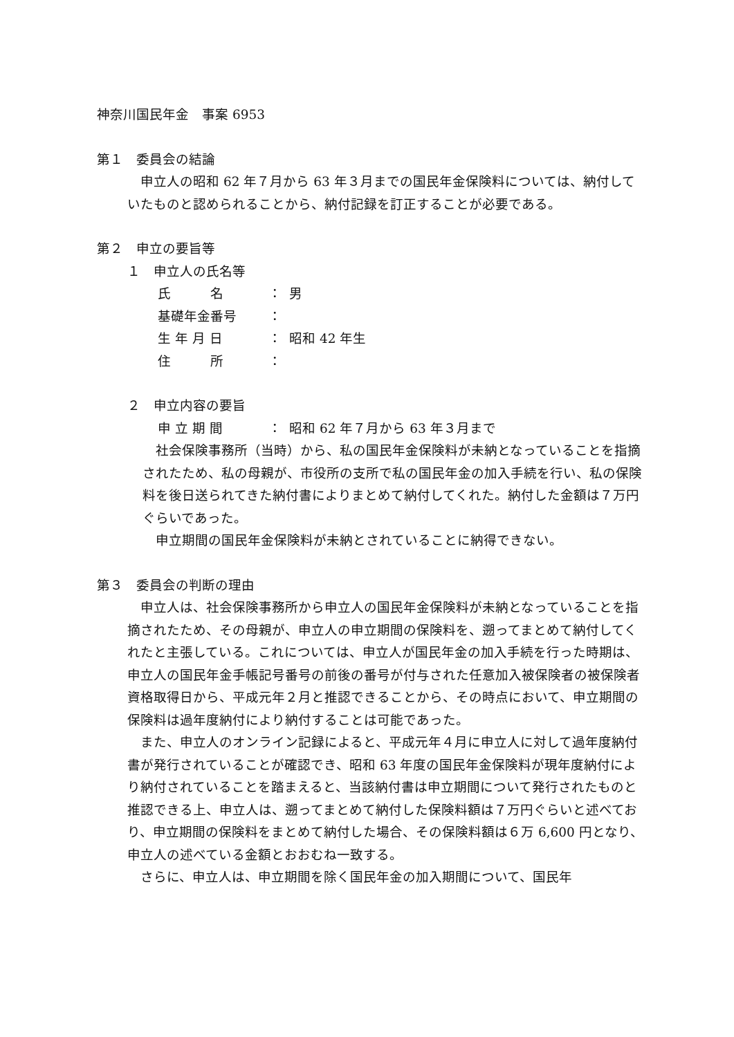神奈川国民年金　事案 6953
第１　委員会の結論
　申立人の昭和 62 年７月から 63 年３月までの国民年金保険料については、納付していたものと認められることから、納付記録を訂正することが必要である。
第２　申立の要旨等
１　申立人の氏名等
氏　　　名 ： 男
基礎年金番号 ：
生 年 月 日 ： 昭和 42 年生
住　　　所 ：
２　申立内容の要旨
申 立 期 間 ： 昭和 62 年７月から 63 年３月まで
　社会保険事務所（当時）から、私の国民年金保険料が未納となっていることを指摘されたため、私の母親が、市役所の支所で私の国民年金の加入手続を行い、私の保険料を後日送られてきた納付書によりまとめて納付してくれた。納付した金額は７万円ぐらいであった。
　申立期間の国民年金保険料が未納とされていることに納得できない。
第３　委員会の判断の理由
　申立人は、社会保険事務所から申立人の国民年金保険料が未納となっていることを指摘されたため、その母親が、申立人の申立期間の保険料を、遡ってまとめて納付してくれたと主張している。これについては、申立人が国民年金の加入手続を行った時期は、申立人の国民年金手帳記号番号の前後の番号が付与された任意加入被保険者の被保険者資格取得日から、平成元年２月と推認できることから、その時点において、申立期間の保険料は過年度納付により納付することは可能であった。
　また、申立人のオンライン記録によると、平成元年４月に申立人に対して過年度納付書が発行されていることが確認でき、昭和 63 年度の国民年金保険料が現年度納付により納付されていることを踏まえると、当該納付書は申立期間について発行されたものと推認できる上、申立人は、遡ってまとめて納付した保険料額は７万円ぐらいと述べており、申立期間の保険料をまとめて納付した場合、その保険料額は６万 6,600 円となり、申立人の述べている金額とおおむね一致する。
　さらに、申立人は、申立期間を除く国民年金の加入期間について、国民年